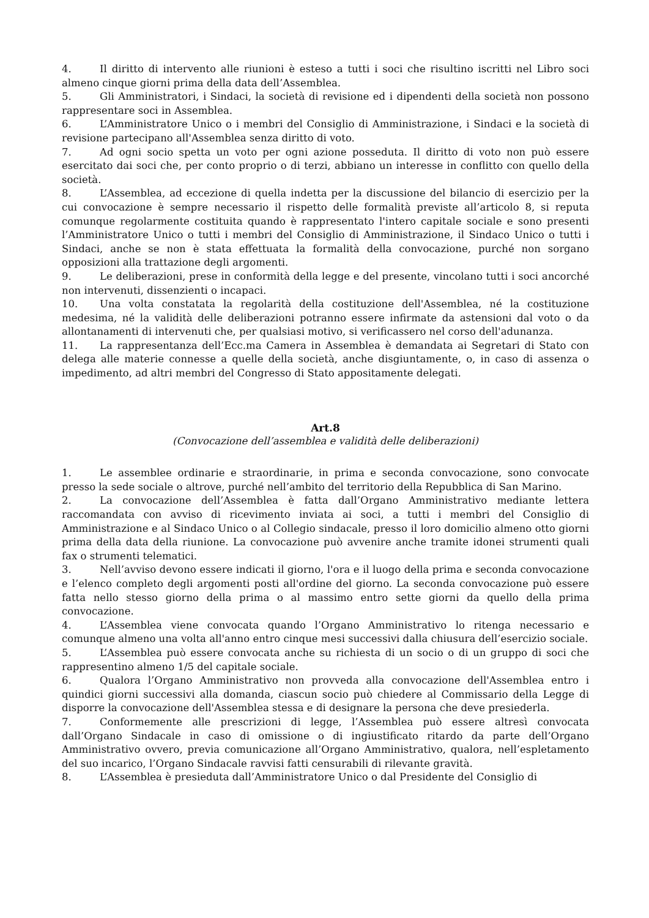4. Il diritto di intervento alle riunioni è esteso a tutti i soci che risultino iscritti nel Libro soci almeno cinque giorni prima della data dell’Assemblea.
5. Gli Amministratori, i Sindaci, la società di revisione ed i dipendenti della società non possono rappresentare soci in Assemblea.
6. L’Amministratore Unico o i membri del Consiglio di Amministrazione, i Sindaci e la società di revisione partecipano all'Assemblea senza diritto di voto.
7. Ad ogni socio spetta un voto per ogni azione posseduta. Il diritto di voto non può essere esercitato dai soci che, per conto proprio o di terzi, abbiano un interesse in conflitto con quello della società.
8. L’Assemblea, ad eccezione di quella indetta per la discussione del bilancio di esercizio per la cui convocazione è sempre necessario il rispetto delle formalità previste all’articolo 8, si reputa comunque regolarmente costituita quando è rappresentato l'intero capitale sociale e sono presenti l’Amministratore Unico o tutti i membri del Consiglio di Amministrazione, il Sindaco Unico o tutti i Sindaci, anche se non è stata effettuata la formalità della convocazione, purché non sorgano opposizioni alla trattazione degli argomenti.
9. Le deliberazioni, prese in conformità della legge e del presente, vincolano tutti i soci ancorché non intervenuti, dissenzienti o incapaci.
10. Una volta constatata la regolarità della costituzione dell'Assemblea, né la costituzione medesima, né la validità delle deliberazioni potranno essere infirmate da astensioni dal voto o da allontanamenti di intervenuti che, per qualsiasi motivo, si verificassero nel corso dell'adunanza.
11. La rappresentanza dell’Ecc.ma Camera in Assemblea è demandata ai Segretari di Stato con delega alle materie connesse a quelle della società, anche disgiuntamente, o, in caso di assenza o impedimento, ad altri membri del Congresso di Stato appositamente delegati.
Art.8
(Convocazione dell’assemblea e validità delle deliberazioni)
1. Le assemblee ordinarie e straordinarie, in prima e seconda convocazione, sono convocate presso la sede sociale o altrove, purché nell’ambito del territorio della Repubblica di San Marino.
2. La convocazione dell’Assemblea è fatta dall’Organo Amministrativo mediante lettera raccomandata con avviso di ricevimento inviata ai soci, a tutti i membri del Consiglio di Amministrazione e al Sindaco Unico o al Collegio sindacale, presso il loro domicilio almeno otto giorni prima della data della riunione. La convocazione può avvenire anche tramite idonei strumenti quali fax o strumenti telematici.
3. Nell’avviso devono essere indicati il giorno, l'ora e il luogo della prima e seconda convocazione e l’elenco completo degli argomenti posti all'ordine del giorno. La seconda convocazione può essere fatta nello stesso giorno della prima o al massimo entro sette giorni da quello della prima convocazione.
4. L’Assemblea viene convocata quando l’Organo Amministrativo lo ritenga necessario e comunque almeno una volta all'anno entro cinque mesi successivi dalla chiusura dell’esercizio sociale.
5. L’Assemblea può essere convocata anche su richiesta di un socio o di un gruppo di soci che rappresentino almeno 1/5 del capitale sociale.
6. Qualora l’Organo Amministrativo non provveda alla convocazione dell'Assemblea entro i quindici giorni successivi alla domanda, ciascun socio può chiedere al Commissario della Legge di disporre la convocazione dell'Assemblea stessa e di designare la persona che deve presiederla.
7. Conformemente alle prescrizioni di legge, l’Assemblea può essere altresì convocata dall’Organo Sindacale in caso di omissione o di ingiustificato ritardo da parte dell’Organo Amministrativo ovvero, previa comunicazione all’Organo Amministrativo, qualora, nell’espletamento del suo incarico, l’Organo Sindacale ravvisi fatti censurabili di rilevante gravità.
8. L’Assemblea è presieduta dall’Amministratore Unico o dal Presidente del Consiglio di